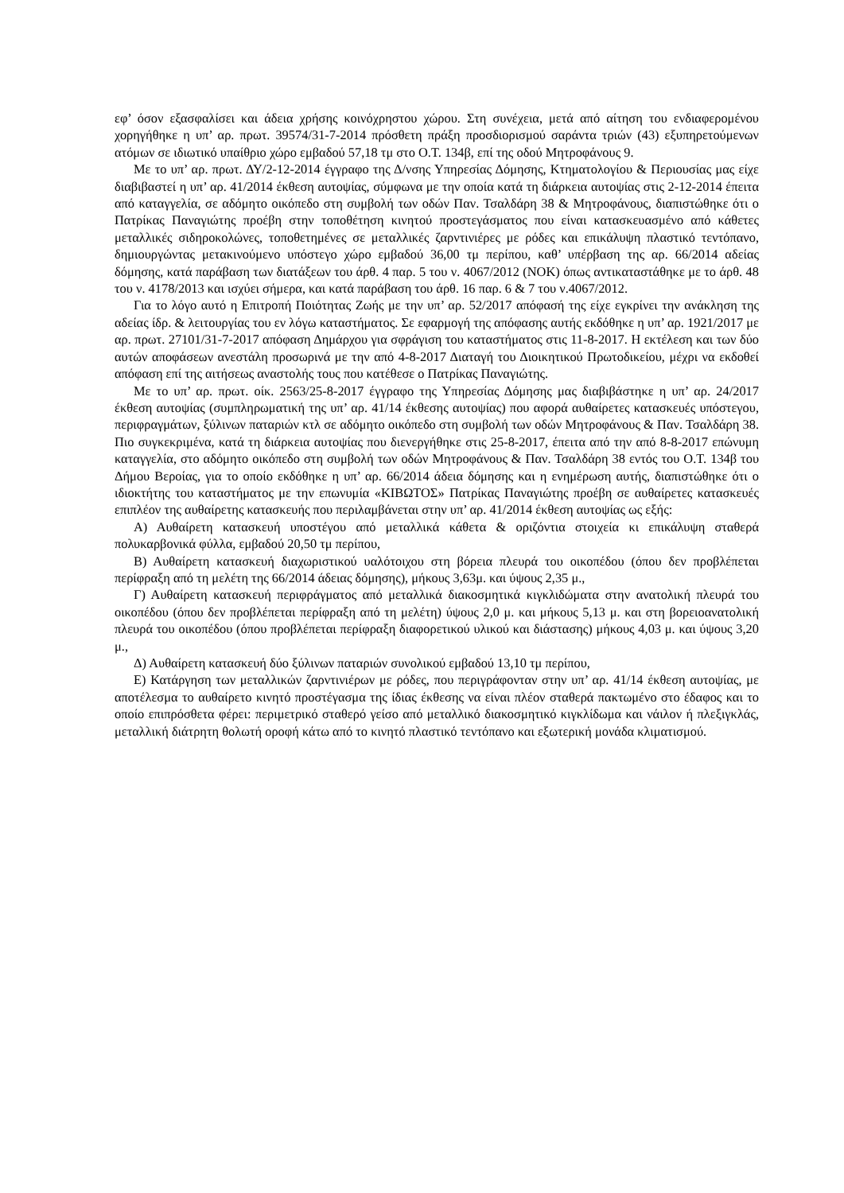εφ’ όσον εξασφαλίσει και άδεια χρήσης κοινόχρηστου χώρου. Στη συνέχεια, μετά από αίτηση του ενδιαφερομένου χορηγήθηκε η υπ’ αρ. πρωτ. 39574/31-7-2014 πρόσθετη πράξη προσδιορισμού σαράντα τριών (43) εξυπηρετούμενων ατόμων σε ιδιωτικό υπαίθριο χώρο εμβαδού 57,18 τμ στο Ο.Τ. 134β, επί της οδού Μητροφάνους 9.
Με το υπ’ αρ. πρωτ. ΔΥ/2-12-2014 έγγραφο της Δ/νσης Υπηρεσίας Δόμησης, Κτηματολογίου & Περιουσίας μας είχε διαβιβαστεί η υπ’ αρ. 41/2014 έκθεση αυτοψίας, σύμφωνα με την οποία κατά τη διάρκεια αυτοψίας στις 2-12-2014 έπειτα από καταγγελία, σε αδόμητο οικόπεδο στη συμβολή των οδών Παν. Τσαλδάρη 38 & Μητροφάνους, διαπιστώθηκε ότι ο Πατρίκας Παναγιώτης προέβη στην τοποθέτηση κινητού προστεγάσματος που είναι κατασκευασμένο από κάθετες μεταλλικές σιδηροκολώνες, τοποθετημένες σε μεταλλικές ζαρντινιέρες με ρόδες και επικάλυψη πλαστικό τεντόπανο, δημιουργώντας μετακινούμενο υπόστεγο χώρο εμβαδού 36,00 τμ περίπου, καθ’ υπέρβαση της αρ. 66/2014 αδείας δόμησης, κατά παράβαση των διατάξεων του άρθ. 4 παρ. 5 του ν. 4067/2012 (ΝΟΚ) όπως αντικαταστάθηκε με το άρθ. 48 του ν. 4178/2013 και ισχύει σήμερα, και κατά παράβαση του άρθ. 16 παρ. 6 & 7 του ν.4067/2012.
Για το λόγο αυτό η Επιτροπή Ποιότητας Ζωής με την υπ’ αρ. 52/2017 απόφασή της είχε εγκρίνει την ανάκληση της αδείας ίδρ. & λειτουργίας του εν λόγω καταστήματος. Σε εφαρμογή της απόφασης αυτής εκδόθηκε η υπ’ αρ. 1921/2017 με αρ. πρωτ. 27101/31-7-2017 απόφαση Δημάρχου για σφράγιση του καταστήματος στις 11-8-2017. Η εκτέλεση και των δύο αυτών αποφάσεων ανεστάλη προσωρινά με την από 4-8-2017 Διαταγή του Διοικητικού Πρωτοδικείου, μέχρι να εκδοθεί απόφαση επί της αιτήσεως αναστολής τους που κατέθεσε ο Πατρίκας Παναγιώτης.
Με το υπ’ αρ. πρωτ. οίκ. 2563/25-8-2017 έγγραφο της Υπηρεσίας Δόμησης μας διαβιβάστηκε η υπ’ αρ. 24/2017 έκθεση αυτοψίας (συμπληρωματική της υπ’ αρ. 41/14 έκθεσης αυτοψίας) που αφορά αυθαίρετες κατασκευές υπόστεγου, περιφραγμάτων, ξύλινων παταριών κτλ σε αδόμητο οικόπεδο στη συμβολή των οδών Μητροφάνους & Παν. Τσαλδάρη 38. Πιο συγκεκριμένα, κατά τη διάρκεια αυτοψίας που διενεργήθηκε στις 25-8-2017, έπειτα από την από 8-8-2017 επώνυμη καταγγελία, στο αδόμητο οικόπεδο στη συμβολή των οδών Μητροφάνους & Παν. Τσαλδάρη 38 εντός του Ο.Τ. 134β του Δήμου Βεροίας, για το οποίο εκδόθηκε η υπ’ αρ. 66/2014 άδεια δόμησης και η ενημέρωση αυτής, διαπιστώθηκε ότι ο ιδιοκτήτης του καταστήματος με την επωνυμία «ΚΙΒΩΤΟΣ» Πατρίκας Παναγιώτης προέβη σε αυθαίρετες κατασκευές επιπλέον της αυθαίρετης κατασκευής που περιλαμβάνεται στην υπ’ αρ. 41/2014 έκθεση αυτοψίας ως εξής:
Α) Αυθαίρετη κατασκευή υποστέγου από μεταλλικά κάθετα & οριζόντια στοιχεία κι επικάλυψη σταθερά πολυκαρβονικά φύλλα, εμβαδού 20,50 τμ περίπου,
Β) Αυθαίρετη κατασκευή διαχωριστικού υαλότοιχου στη βόρεια πλευρά του οικοπέδου (όπου δεν προβλέπεται περίφραξη από τη μελέτη της 66/2014 άδειας δόμησης), μήκους 3,63μ. και ύψους 2,35 μ.,
Γ) Αυθαίρετη κατασκευή περιφράγματος από μεταλλικά διακοσμητικά κιγκλιδώματα στην ανατολική πλευρά του οικοπέδου (όπου δεν προβλέπεται περίφραξη από τη μελέτη) ύψους 2,0 μ. και μήκους 5,13 μ. και στη βορειοανατολική πλευρά του οικοπέδου (όπου προβλέπεται περίφραξη διαφορετικού υλικού και διάστασης) μήκους 4,03 μ. και ύψους 3,20 μ.,
Δ) Αυθαίρετη κατασκευή δύο ξύλινων παταριών συνολικού εμβαδού 13,10 τμ περίπου,
Ε) Κατάργηση των μεταλλικών ζαρντινιέρων με ρόδες, που περιγράφονταν στην υπ’ αρ. 41/14 έκθεση αυτοψίας, με αποτέλεσμα το αυθαίρετο κινητό προστέγασμα της ίδιας έκθεσης να είναι πλέον σταθερά πακτωμένο στο έδαφος και το οποίο επιπρόσθετα φέρει: περιμετρικό σταθερό γείσο από μεταλλικό διακοσμητικό κιγκλίδωμα και νάιλον ή πλεξιγκλάς, μεταλλική διάτρητη θολωτή οροφή κάτω από το κινητό πλαστικό τεντόπανο και εξωτερική μονάδα κλιματισμού.